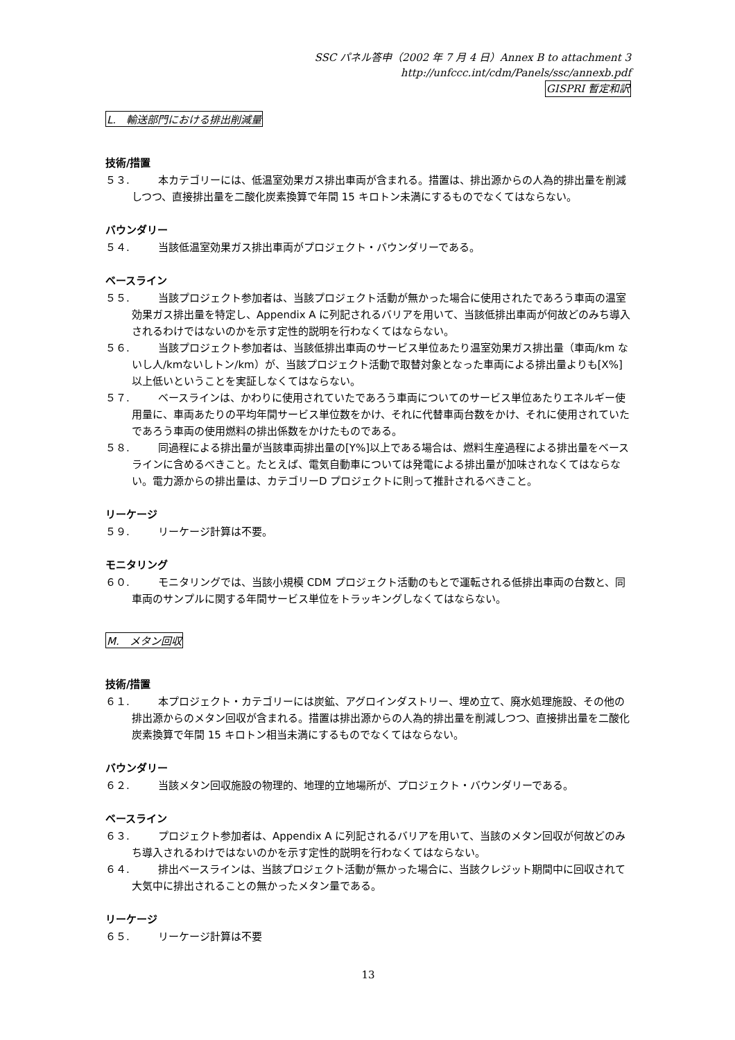SSC パネル答申（2002 年 7 月 4 日）Annex B to attachment 3
http://unfccc.int/cdm/Panels/ssc/annexb.pdf
GISPRI 暫定和訳
L.　輸送部門における排出削減量
技術/措置
５３. 本カテゴリーには、低温室効果ガス排出車両が含まれる。措置は、排出源からの人為的排出量を削減しつつ、直接排出量を二酸化炭素換算で年間 15 キロトン未満にするものでなくてはならない。
バウンダリー
５４. 当該低温室効果ガス排出車両がプロジェクト・バウンダリーである。
ベースライン
５５. 当該プロジェクト参加者は、当該プロジェクト活動が無かった場合に使用されたであろう車両の温室効果ガス排出量を特定し、Appendix A に列記されるバリアを用いて、当該低排出車両が何故どのみち導入されるわけではないのかを示す定性的説明を行わなくてはならない。
５６. 当該プロジェクト参加者は、当該低排出車両のサービス単位あたり温室効果ガス排出量（車両/km ないし人/kmないしトン/km）が、当該プロジェクト活動で取替対象となった車両による排出量よりも[X%]以上低いということを実証しなくてはならない。
５７. ベースラインは、かわりに使用されていたであろう車両についてのサービス単位あたりエネルギー使用量に、車両あたりの平均年間サービス単位数をかけ、それに代替車両台数をかけ、それに使用されていたであろう車両の使用燃料の排出係数をかけたものである。
５８. 同過程による排出量が当該車両排出量の[Y%]以上である場合は、燃料生産過程による排出量をベースラインに含めるべきこと。たとえば、電気自動車については発電による排出量が加味されなくてはならない。電力源からの排出量は、カテゴリーD プロジェクトに則って推計されるべきこと。
リーケージ
５９. リーケージ計算は不要。
モニタリング
６０. モニタリングでは、当該小規模 CDM プロジェクト活動のもとで運転される低排出車両の台数と、同車両のサンプルに関する年間サービス単位をトラッキングしなくてはならない。
M.　メタン回収
技術/措置
６１. 本プロジェクト・カテゴリーには炭鉱、アグロインダストリー、埋め立て、廃水処理施設、その他の排出源からのメタン回収が含まれる。措置は排出源からの人為的排出量を削減しつつ、直接排出量を二酸化炭素換算で年間 15 キロトン相当未満にするものでなくてはならない。
バウンダリー
６２. 当該メタン回収施設の物理的、地理的立地場所が、プロジェクト・バウンダリーである。
ベースライン
６３. プロジェクト参加者は、Appendix A に列記されるバリアを用いて、当該のメタン回収が何故どのみち導入されるわけではないのかを示す定性的説明を行わなくてはならない。
６４. 排出ベースラインは、当該プロジェクト活動が無かった場合に、当該クレジット期間中に回収されて大気中に排出されることの無かったメタン量である。
リーケージ
６５. リーケージ計算は不要
13